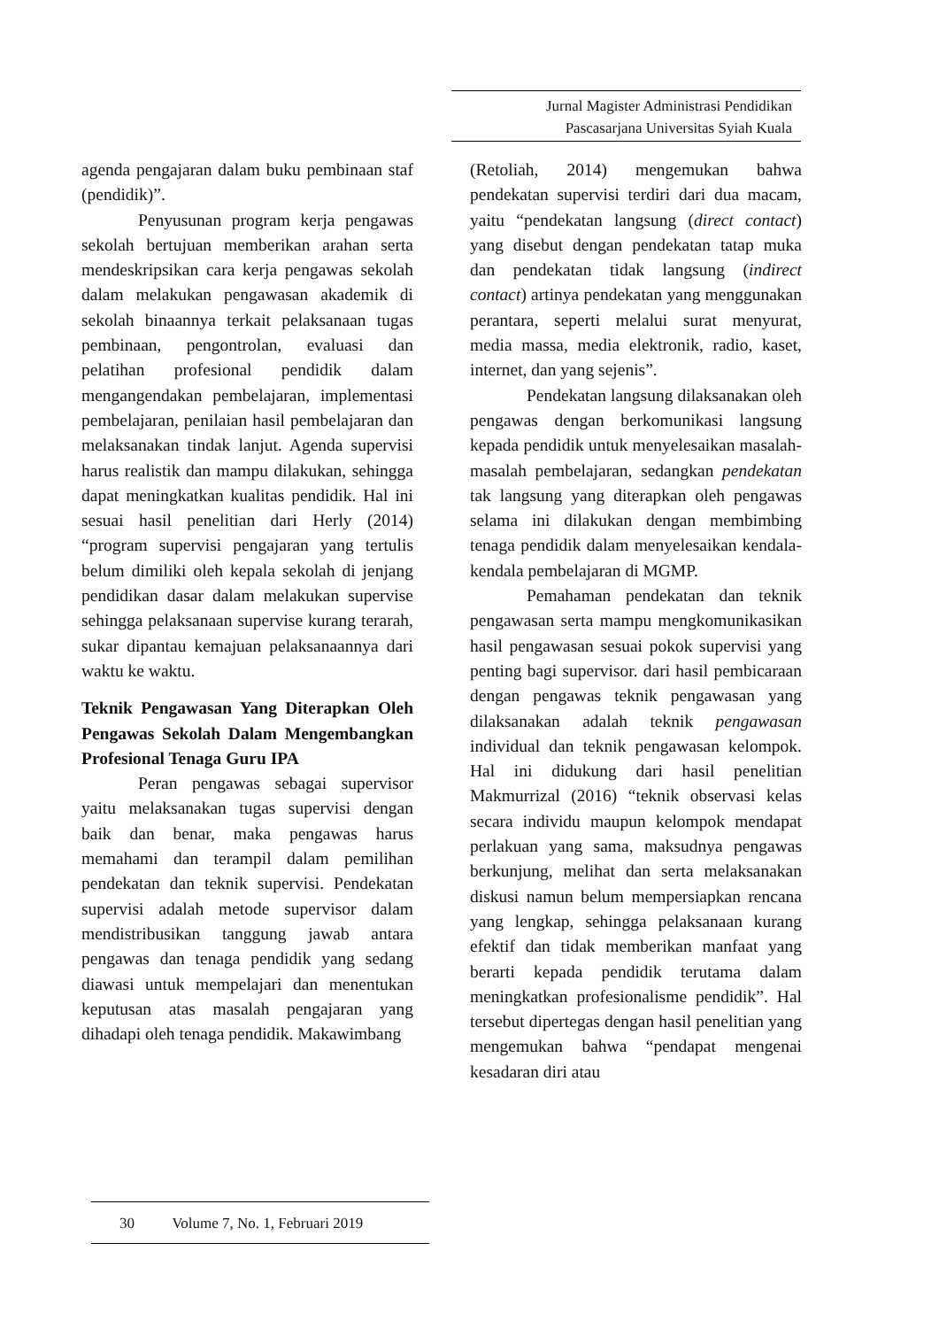Jurnal Magister Administrasi Pendidikan
Pascasarjana Universitas Syiah Kuala
agenda pengajaran dalam buku pembinaan staf (pendidik)”.
Penyusunan program kerja pengawas sekolah bertujuan memberikan arahan serta mendeskripsikan cara kerja pengawas sekolah dalam melakukan pengawasan akademik di sekolah binaannya terkait pelaksanaan tugas pembinaan, pengontrolan, evaluasi dan pelatihan profesional pendidik dalam mengangendakan pembelajaran, implementasi pembelajaran, penilaian hasil pembelajaran dan melaksanakan tindak lanjut. Agenda supervisi harus realistik dan mampu dilakukan, sehingga dapat meningkatkan kualitas pendidik. Hal ini sesuai hasil penelitian dari Herly (2014) “program supervisi pengajaran yang tertulis belum dimiliki oleh kepala sekolah di jenjang pendidikan dasar dalam melakukan supervise sehingga pelaksanaan supervise kurang terarah, sukar dipantau kemajuan pelaksanaannya dari waktu ke waktu.
Teknik Pengawasan Yang Diterapkan Oleh Pengawas Sekolah Dalam Mengembangkan Profesional Tenaga Guru IPA
Peran pengawas sebagai supervisor yaitu melaksanakan tugas supervisi dengan baik dan benar, maka pengawas harus memahami dan terampil dalam pemilihan pendekatan dan teknik supervisi. Pendekatan supervisi adalah metode supervisor dalam mendistribusikan tanggung jawab antara pengawas dan tenaga pendidik yang sedang diawasi untuk mempelajari dan menentukan keputusan atas masalah pengajaran yang dihadapi oleh tenaga pendidik. Makawimbang
(Retoliah, 2014) mengemukan bahwa pendekatan supervisi terdiri dari dua macam, yaitu “pendekatan langsung (direct contact) yang disebut dengan pendekatan tatap muka dan pendekatan tidak langsung (indirect contact) artinya pendekatan yang menggunakan perantara, seperti melalui surat menyurat, media massa, media elektronik, radio, kaset, internet, dan yang sejenis”.
Pendekatan langsung dilaksanakan oleh pengawas dengan berkomunikasi langsung kepada pendidik untuk menyelesaikan masalah-masalah pembelajaran, sedangkan pendekatan tak langsung yang diterapkan oleh pengawas selama ini dilakukan dengan membimbing tenaga pendidik dalam menyelesaikan kendala-kendala pembelajaran di MGMP.
Pemahaman pendekatan dan teknik pengawasan serta mampu mengkomunikasikan hasil pengawasan sesuai pokok supervisi yang penting bagi supervisor. dari hasil pembicaraan dengan pengawas teknik pengawasan yang dilaksanakan adalah teknik pengawasan individual dan teknik pengawasan kelompok. Hal ini didukung dari hasil penelitian Makmurrizal (2016) “teknik observasi kelas secara individu maupun kelompok mendapat perlakuan yang sama, maksudnya pengawas berkunjung, melihat dan serta melaksanakan diskusi namun belum mempersiapkan rencana yang lengkap, sehingga pelaksanaan kurang efektif dan tidak memberikan manfaat yang berarti kepada pendidik terutama dalam meningkatkan profesionalisme pendidik”. Hal tersebut dipertegas dengan hasil penelitian yang mengemukan bahwa “pendapat mengenai kesadaran diri atau
30 Volume 7, No. 1, Februari 2019